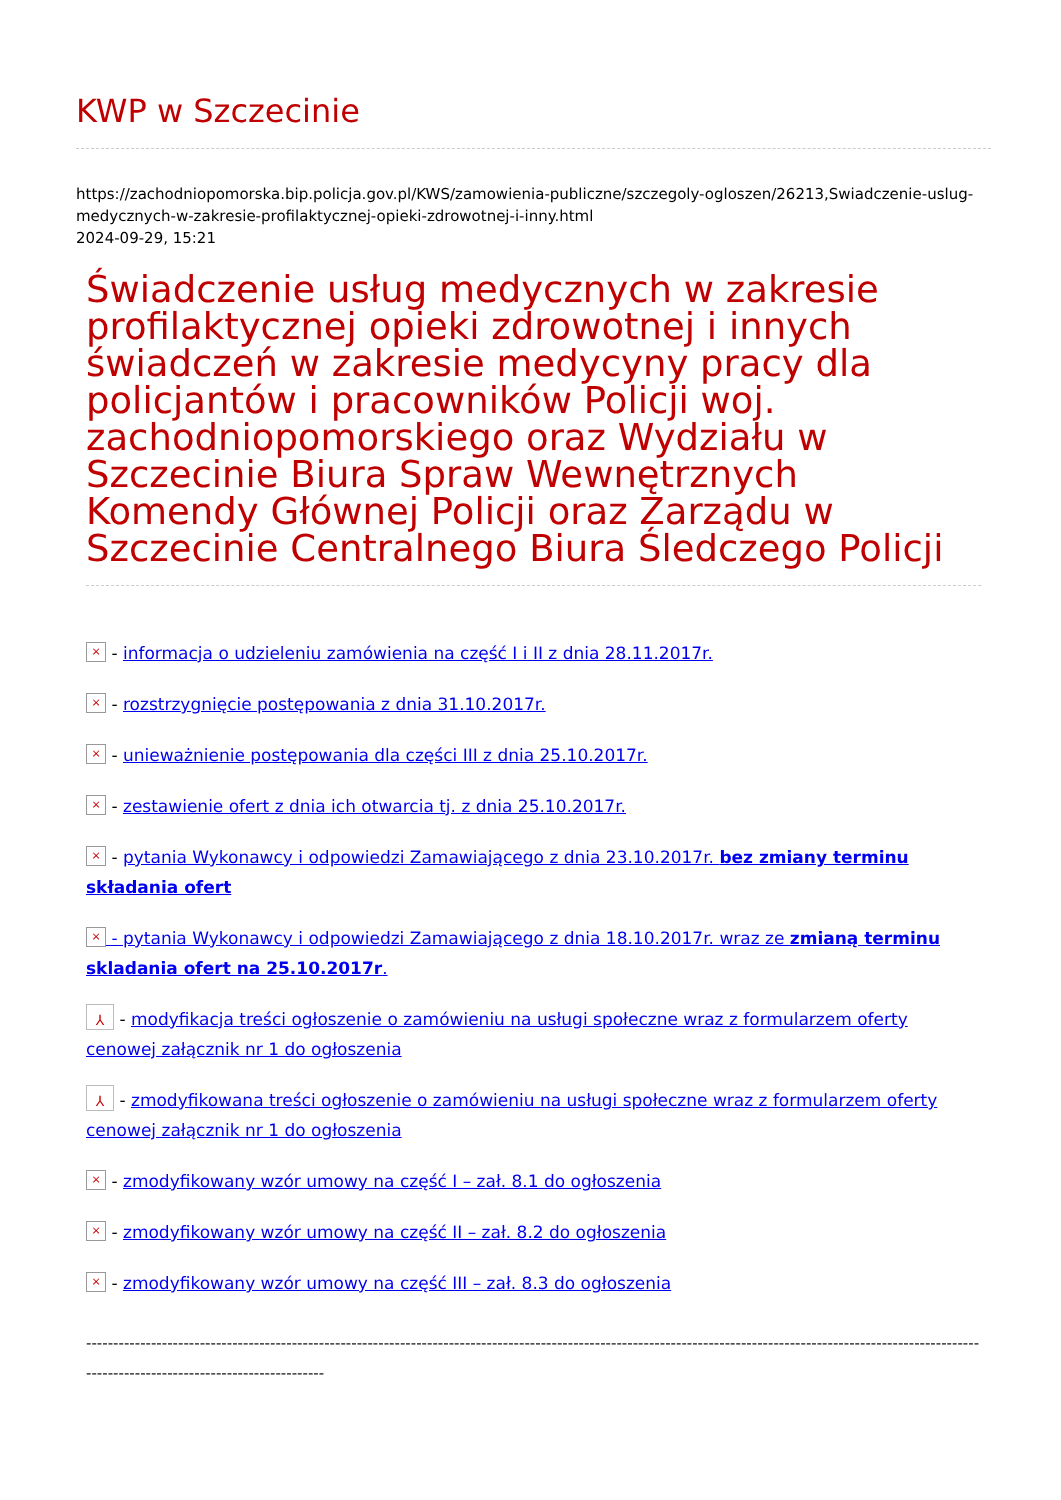KWP w Szczecinie
https://zachodniopomorska.bip.policja.gov.pl/KWS/zamowienia-publiczne/szczegoly-ogloszen/26213,Swiadczenie-uslug-medycznych-w-zakresie-profilaktycznej-opieki-zdrowotnej-i-inny.html
2024-09-29, 15:21
Świadczenie usług medycznych w zakresie profilaktycznej opieki zdrowotnej i innych świadczeń w zakresie medycyny pracy dla policjantów i pracowników Policji woj. zachodniopomorskiego oraz Wydziału w Szczecinie Biura Spraw Wewnętrznych Komendy Głównej Policji oraz Zarządu w Szczecinie Centralnego Biura Śledczego Policji
× - informacja o udzieleniu zamówienia na część I i II z dnia 28.11.2017r.
× - rozstrzygnięcie postępowania z dnia 31.10.2017r.
× - unieważnienie postępowania dla części III z dnia 25.10.2017r.
× - zestawienie ofert z dnia ich otwarcia tj. z dnia 25.10.2017r.
× - pytania Wykonawcy i odpowiedzi Zamawiającego z dnia 23.10.2017r. bez zmiany terminu składania ofert
× - pytania Wykonawcy i odpowiedzi Zamawiającego z dnia 18.10.2017r. wraz ze zmianą terminu skladania ofert na 25.10.2017r.
⅄ - modyfikacja treści ogłoszenie o zamówieniu na usługi społeczne wraz z formularzem oferty cenowej załącznik nr 1 do ogłoszenia
⅄ - zmodyfikowana treści ogłoszenie o zamówieniu na usługi społeczne wraz z formularzem oferty cenowej załącznik nr 1 do ogłoszenia
× - zmodyfikowany wzór umowy na część I – zał. 8.1 do ogłoszenia
× - zmodyfikowany wzór umowy na część II – zał. 8.2 do ogłoszenia
× - zmodyfikowany wzór umowy na część III – zał. 8.3 do ogłoszenia
-----------------------------------------------------------------------------------------------------------------------------------------------------------------------------------------------------------------